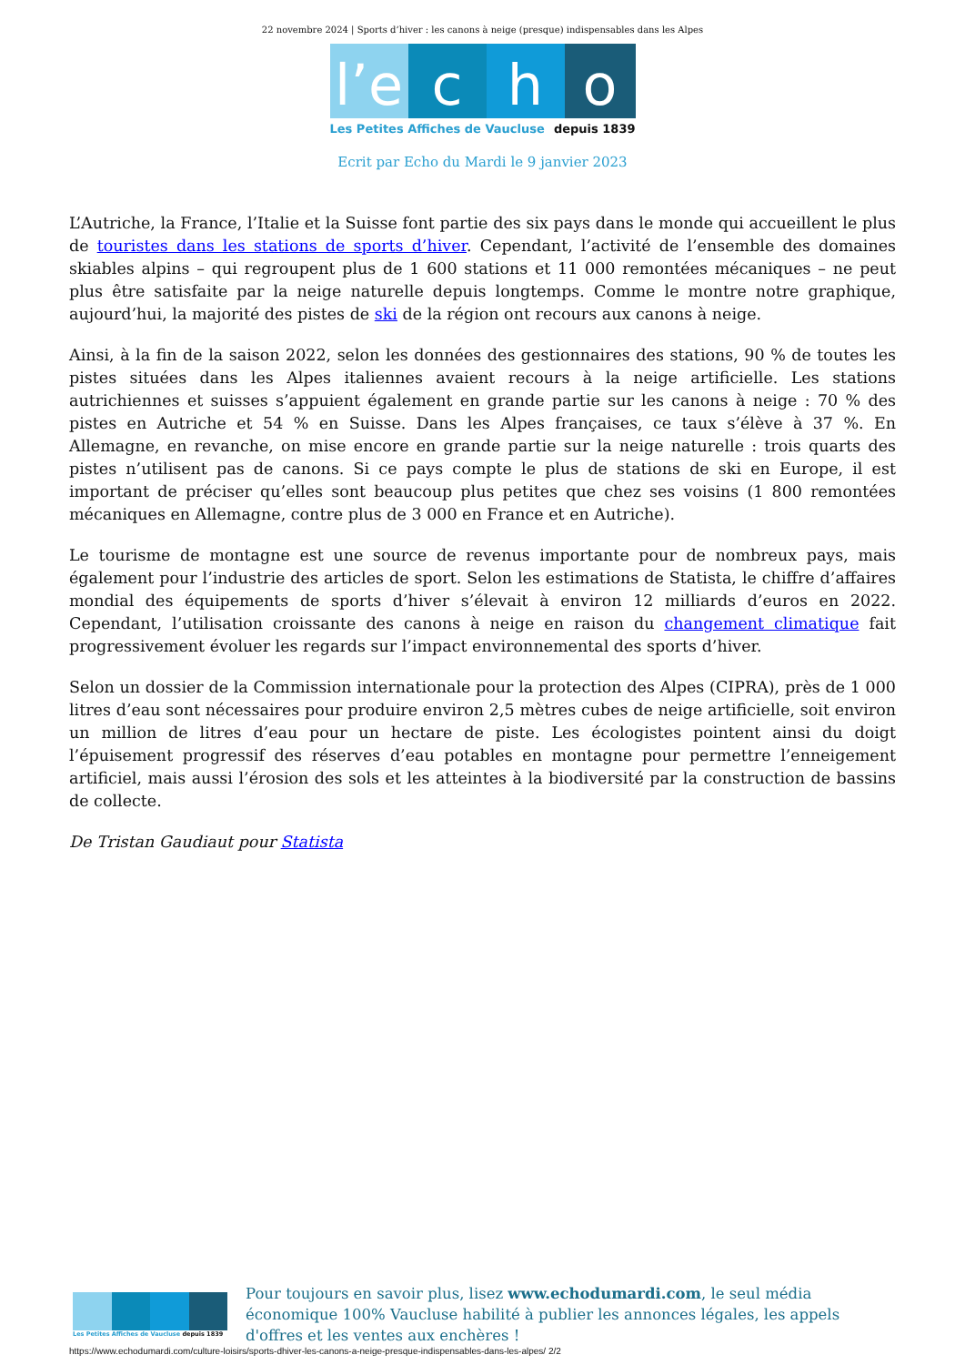22 novembre 2024 | Sports d’hiver : les canons à neige (presque) indispensables dans les Alpes
l’e
c h o
Les Petites Affiches de Vaucluse depuis 1839
Ecrit par Echo du Mardi le 9 janvier 2023
L’Autriche, la France, l’Italie et la Suisse font partie des six pays dans le monde qui accueillent le plus de touristes dans les stations de sports d’hiver. Cependant, l’activité de l’ensemble des domaines skiables alpins – qui regroupent plus de 1 600 stations et 11 000 remontées mécaniques – ne peut plus être satisfaite par la neige naturelle depuis longtemps. Comme le montre notre graphique, aujourd’hui, la majorité des pistes de ski de la région ont recours aux canons à neige.
Ainsi, à la fin de la saison 2022, selon les données des gestionnaires des stations, 90 % de toutes les pistes situées dans les Alpes italiennes avaient recours à la neige artificielle. Les stations autrichiennes et suisses s’appuient également en grande partie sur les canons à neige : 70 % des pistes en Autriche et 54 % en Suisse. Dans les Alpes françaises, ce taux s’élève à 37 %. En Allemagne, en revanche, on mise encore en grande partie sur la neige naturelle : trois quarts des pistes n’utilisent pas de canons. Si ce pays compte le plus de stations de ski en Europe, il est important de préciser qu’elles sont beaucoup plus petites que chez ses voisins (1 800 remontées mécaniques en Allemagne, contre plus de 3 000 en France et en Autriche).
Le tourisme de montagne est une source de revenus importante pour de nombreux pays, mais également pour l’industrie des articles de sport. Selon les estimations de Statista, le chiffre d’affaires mondial des équipements de sports d’hiver s’élevait à environ 12 milliards d’euros en 2022. Cependant, l’utilisation croissante des canons à neige en raison du changement climatique fait progressivement évoluer les regards sur l’impact environnemental des sports d’hiver.
Selon un dossier de la Commission internationale pour la protection des Alpes (CIPRA), près de 1 000 litres d’eau sont nécessaires pour produire environ 2,5 mètres cubes de neige artificielle, soit environ un million de litres d’eau pour un hectare de piste. Les écologistes pointent ainsi du doigt l’épuisement progressif des réserves d’eau potables en montagne pour permettre l’enneigement artificiel, mais aussi l’érosion des sols et les atteintes à la biodiversité par la construction de bassins de collecte.
De Tristan Gaudiaut pour Statista
Les Petites Affiches de Vaucluse depuis 1839
Pour toujours en savoir plus, lisez www.echodumardi.com, le seul média économique 100% Vaucluse habilité à publier les annonces légales, les appels d'offres et les ventes aux enchères !
https://www.echodumardi.com/culture-loisirs/sports-dhiver-les-canons-a-neige-presque-indispensables-dans-les-alpes/ 2/2